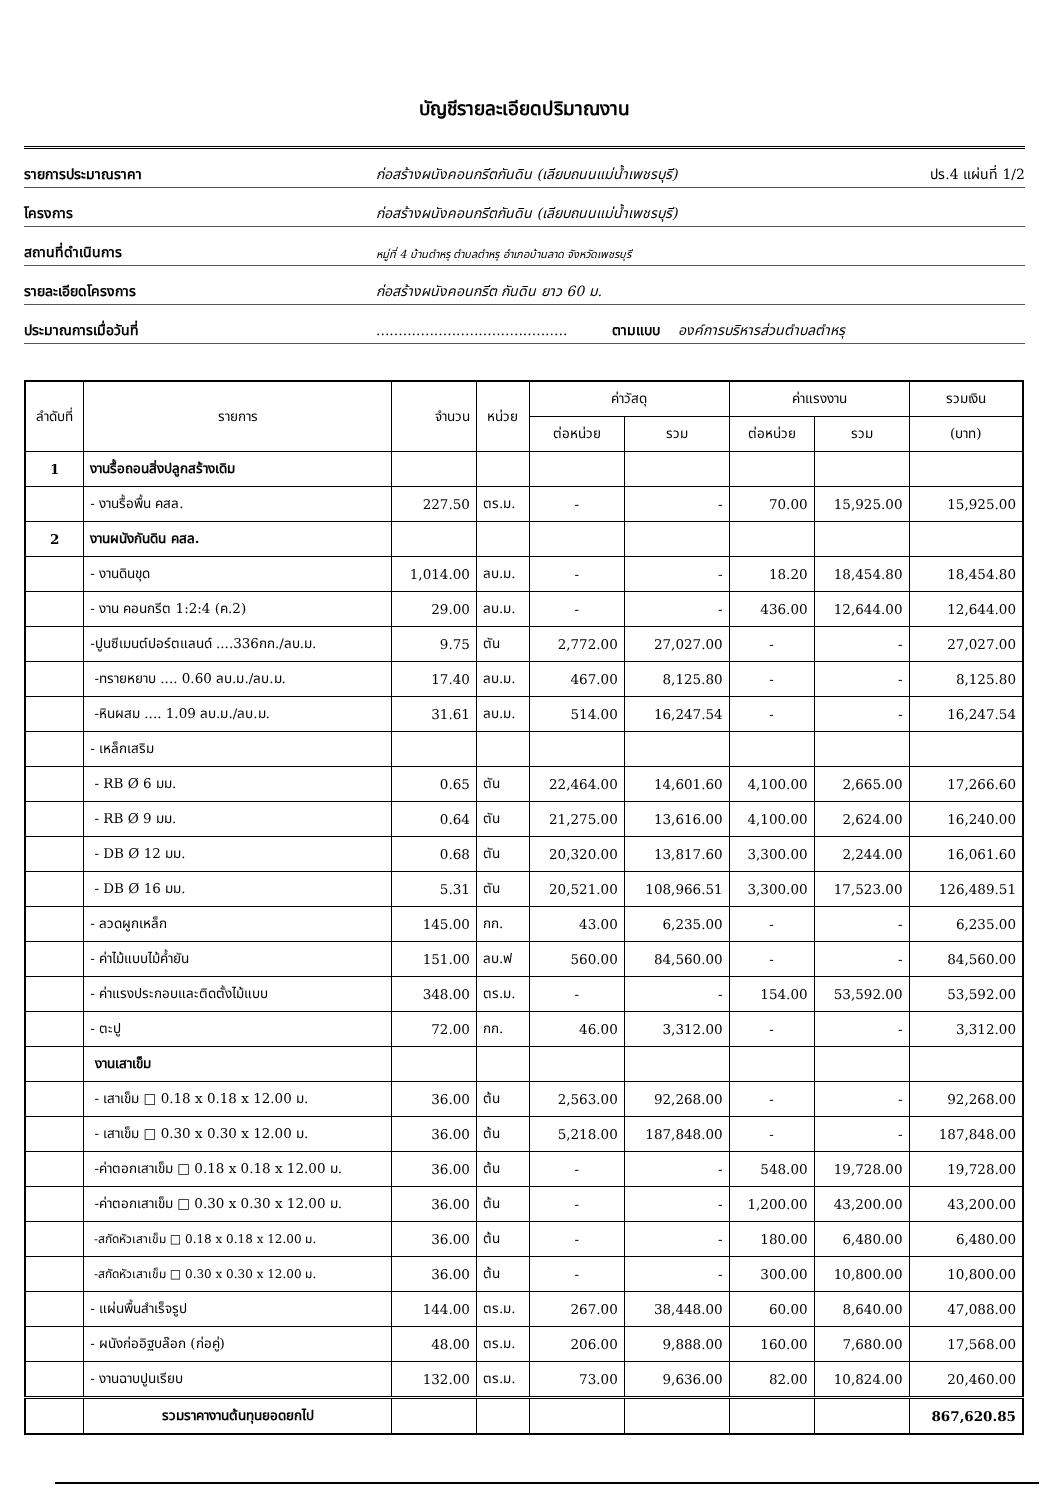บัญชีรายละเอียดปริมาณงาน
รายการประมาณราคา ก่อสร้างผนังคอนกรีตกันดิน (เลียบถนนแม่น้ำเพชรบุรี) ปร.4 แผ่นที่ 1/2
โครงการ ก่อสร้างผนังคอนกรีตกันดิน (เลียบถนนแม่น้ำเพชรบุรี)
สถานที่ดำเนินการ หมู่ที่ 4 บ้านตำหรุ ตำบลตำหรุ อำเภอบ้านลาด จังหวัดเพชรบุรี
รายละเอียดโครงการ ก่อสร้างผนังคอนกรีต กันดิน ยาว 60 ม.
ประมาณการเมื่อวันที่........................................... ตามแบบ องค์การบริหารส่วนตำบลตำหรุ
| ลำดับที่ | รายการ | จำนวน | หน่วย | ค่าวัสดุ | | ค่าแรงงาน | | รวมเงิน |
| --- | --- | --- | --- | --- | --- | --- | --- | --- |
| | | | | ต่อหน่วย | รวม | ต่อหน่วย | รวม | (บาท) |
| 1 | งานรื้อถอนสิ่งปลูกสร้างเดิม | | | | | | | |
| | - งานรื้อพื้น คสล. | 227.50 | ตร.ม. | - | - | 70.00 | 15,925.00 | 15,925.00 |
| 2 | งานผนังกันดิน คสล. | | | | | | | |
| | - งานดินขุด | 1,014.00 | ลบ.ม. | - | - | 18.20 | 18,454.80 | 18,454.80 |
| | - งาน คอนกรีต 1:2:4 (ค.2) | 29.00 | ลบ.ม. | - | - | 436.00 | 12,644.00 | 12,644.00 |
| | -ปูนซีเมนต์ปอร์ตแลนด์ ....336กก./ลบ.ม. | 9.75 | ตัน | 2,772.00 | 27,027.00 | - | - | 27,027.00 |
| | -ทรายหยาบ .... 0.60 ลบ.ม./ลบ.ม. | 17.40 | ลบ.ม. | 467.00 | 8,125.80 | - | - | 8,125.80 |
| | -หินผสม .... 1.09 ลบ.ม./ลบ.ม. | 31.61 | ลบ.ม. | 514.00 | 16,247.54 | - | - | 16,247.54 |
| | - เหล็กเสริม | | | | | | | |
| | - RB Ø 6 มม. | 0.65 | ตัน | 22,464.00 | 14,601.60 | 4,100.00 | 2,665.00 | 17,266.60 |
| | - RB Ø 9 มม. | 0.64 | ตัน | 21,275.00 | 13,616.00 | 4,100.00 | 2,624.00 | 16,240.00 |
| | - DB Ø 12 มม. | 0.68 | ตัน | 20,320.00 | 13,817.60 | 3,300.00 | 2,244.00 | 16,061.60 |
| | - DB Ø 16 มม. | 5.31 | ตัน | 20,521.00 | 108,966.51 | 3,300.00 | 17,523.00 | 126,489.51 |
| | - ลวดผูกเหล็ก | 145.00 | กก. | 43.00 | 6,235.00 | - | - | 6,235.00 |
| | - ค่าไม้แบบไม้ค้ำยัน | 151.00 | ลบ.ฟ | 560.00 | 84,560.00 | - | - | 84,560.00 |
| | - ค่าแรงประกอบและติดตั้งไม้แบบ | 348.00 | ตร.ม. | - | - | 154.00 | 53,592.00 | 53,592.00 |
| | - ตะปู | 72.00 | กก. | 46.00 | 3,312.00 | - | - | 3,312.00 |
| | งานเสาเข็ม | | | | | | | |
| | - เสาเข็ม □ 0.18 x 0.18 x 12.00 ม. | 36.00 | ต้น | 2,563.00 | 92,268.00 | - | - | 92,268.00 |
| | - เสาเข็ม □ 0.30 x 0.30 x 12.00 ม. | 36.00 | ต้น | 5,218.00 | 187,848.00 | - | - | 187,848.00 |
| | -ค่าตอกเสาเข็ม □ 0.18 x 0.18 x 12.00 ม. | 36.00 | ต้น | - | - | 548.00 | 19,728.00 | 19,728.00 |
| | -ค่าตอกเสาเข็ม □ 0.30 x 0.30 x 12.00 ม. | 36.00 | ต้น | - | - | 1,200.00 | 43,200.00 | 43,200.00 |
| | -สกัดหัวเสาเข็ม □ 0.18 x 0.18 x 12.00 ม. | 36.00 | ต้น | - | - | 180.00 | 6,480.00 | 6,480.00 |
| | -สกัดหัวเสาเข็ม □ 0.30 x 0.30 x 12.00 ม. | 36.00 | ต้น | - | - | 300.00 | 10,800.00 | 10,800.00 |
| | - แผ่นพื้นสำเร็จรูป | 144.00 | ตร.ม. | 267.00 | 38,448.00 | 60.00 | 8,640.00 | 47,088.00 |
| | - ผนังก่ออิฐบล๊อก (ก่อคู่) | 48.00 | ตร.ม. | 206.00 | 9,888.00 | 160.00 | 7,680.00 | 17,568.00 |
| | - งานฉาบปูนเรียบ | 132.00 | ตร.ม. | 73.00 | 9,636.00 | 82.00 | 10,824.00 | 20,460.00 |
| | รวมราคางานต้นทุนยอดยกไป | | | | | | | 867,620.85 |